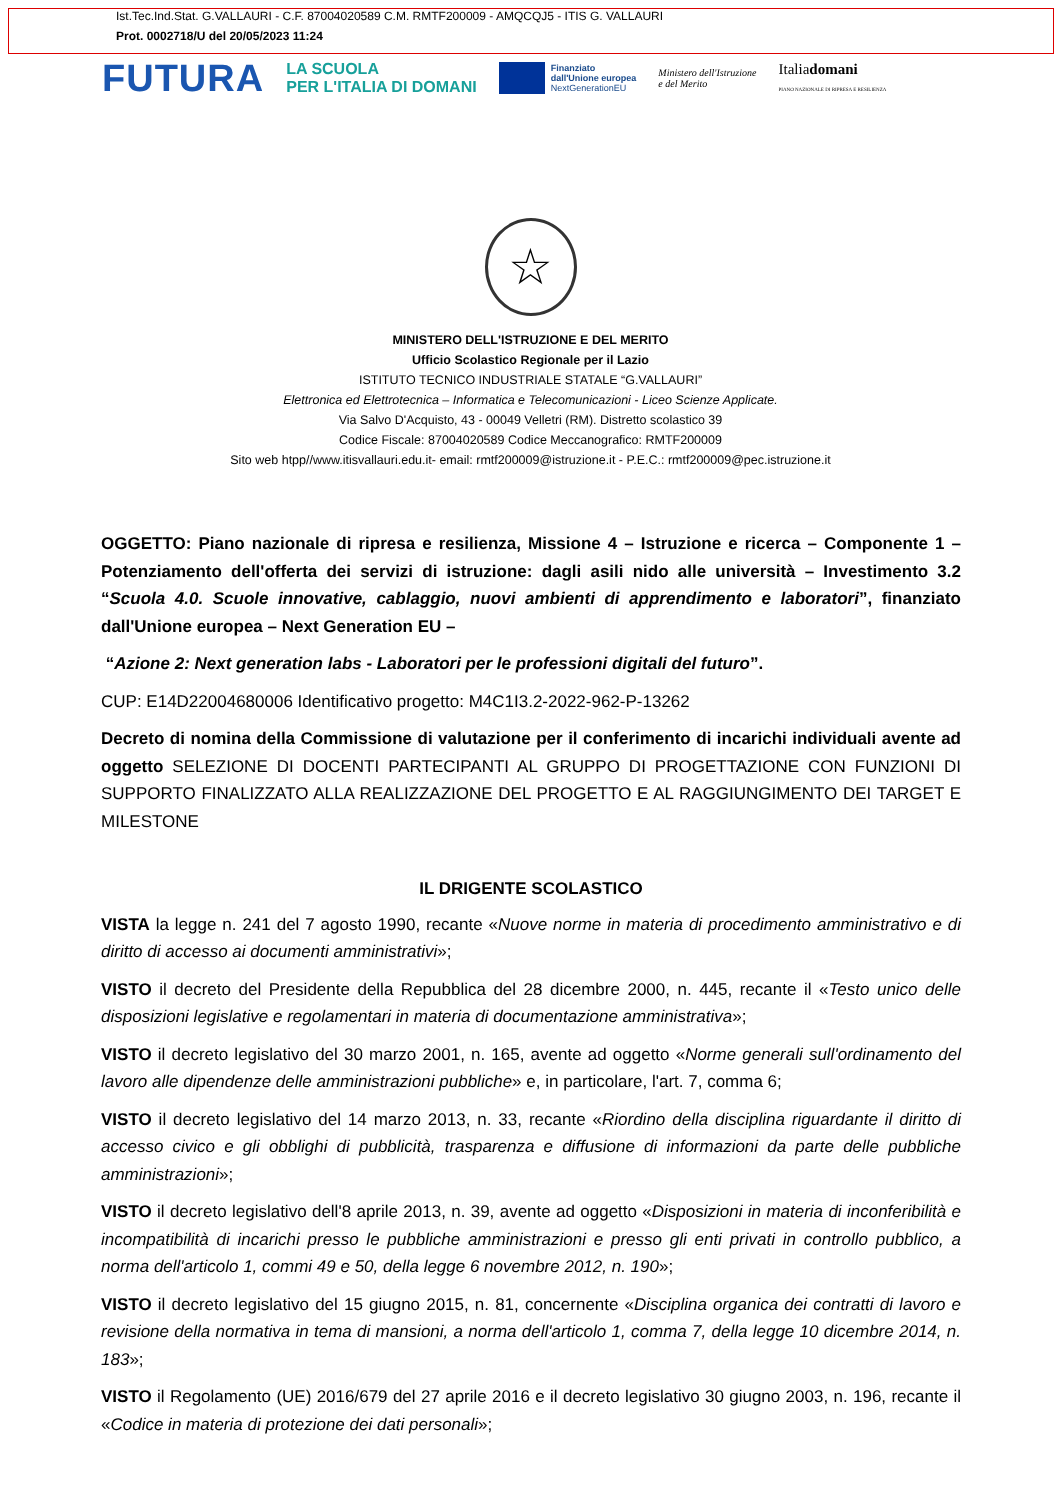Ist.Tec.Ind.Stat. G.VALLAURI - C.F. 87004020589 C.M. RMTF200009 - AMQCQJ5 - ITIS G. VALLAURI
Prot. 0002718/U del 20/05/2023 11:24
FUTURA
LA SCUOLA
PER L'ITALIA DI DOMANI
Finanziato
dall'Unione europea
NextGenerationEU
Ministero dell'Istruzione
e del Merito
Italiadomani
PIANO NAZIONALE DI RIPRESA E RESILIENZA
☆
MINISTERO DELL'ISTRUZIONE E DEL MERITO
Ufficio Scolastico Regionale per il Lazio
ISTITUTO TECNICO INDUSTRIALE STATALE “G.VALLAURI”
Elettronica ed Elettrotecnica – Informatica e Telecomunicazioni - Liceo Scienze Applicate.
Via Salvo D'Acquisto, 43 - 00049 Velletri (RM). Distretto scolastico 39
Codice Fiscale: 87004020589 Codice Meccanografico: RMTF200009
Sito web htpp//www.itisvallauri.edu.it- email: rmtf200009@istruzione.it - P.E.C.: rmtf200009@pec.istruzione.it
OGGETTO: Piano nazionale di ripresa e resilienza, Missione 4 – Istruzione e ricerca – Componente 1 – Potenziamento dell'offerta dei servizi di istruzione: dagli asili nido alle università – Investimento 3.2 “Scuola 4.0. Scuole innovative, cablaggio, nuovi ambienti di apprendimento e laboratori”, finanziato dall'Unione europea – Next Generation EU –
“Azione 2: Next generation labs - Laboratori per le professioni digitali del futuro”.
CUP: E14D22004680006 Identificativo progetto: M4C1I3.2-2022-962-P-13262
Decreto di nomina della Commissione di valutazione per il conferimento di incarichi individuali avente ad oggetto SELEZIONE DI DOCENTI PARTECIPANTI AL GRUPPO DI PROGETTAZIONE CON FUNZIONI DI SUPPORTO FINALIZZATO ALLA REALIZZAZIONE DEL PROGETTO E AL RAGGIUNGIMENTO DEI TARGET E MILESTONE
IL DRIGENTE SCOLASTICO
VISTA la legge n. 241 del 7 agosto 1990, recante «Nuove norme in materia di procedimento amministrativo e di diritto di accesso ai documenti amministrativi»;
VISTO il decreto del Presidente della Repubblica del 28 dicembre 2000, n. 445, recante il «Testo unico delle disposizioni legislative e regolamentari in materia di documentazione amministrativa»;
VISTO il decreto legislativo del 30 marzo 2001, n. 165, avente ad oggetto «Norme generali sull'ordinamento del lavoro alle dipendenze delle amministrazioni pubbliche» e, in particolare, l'art. 7, comma 6;
VISTO il decreto legislativo del 14 marzo 2013, n. 33, recante «Riordino della disciplina riguardante il diritto di accesso civico e gli obblighi di pubblicità, trasparenza e diffusione di informazioni da parte delle pubbliche amministrazioni»;
VISTO il decreto legislativo dell'8 aprile 2013, n. 39, avente ad oggetto «Disposizioni in materia di inconferibilità e incompatibilità di incarichi presso le pubbliche amministrazioni e presso gli enti privati in controllo pubblico, a norma dell'articolo 1, commi 49 e 50, della legge 6 novembre 2012, n. 190»;
VISTO il decreto legislativo del 15 giugno 2015, n. 81, concernente «Disciplina organica dei contratti di lavoro e revisione della normativa in tema di mansioni, a norma dell'articolo 1, comma 7, della legge 10 dicembre 2014, n. 183»;
VISTO il Regolamento (UE) 2016/679 del 27 aprile 2016 e il decreto legislativo 30 giugno 2003, n. 196, recante il «Codice in materia di protezione dei dati personali»;